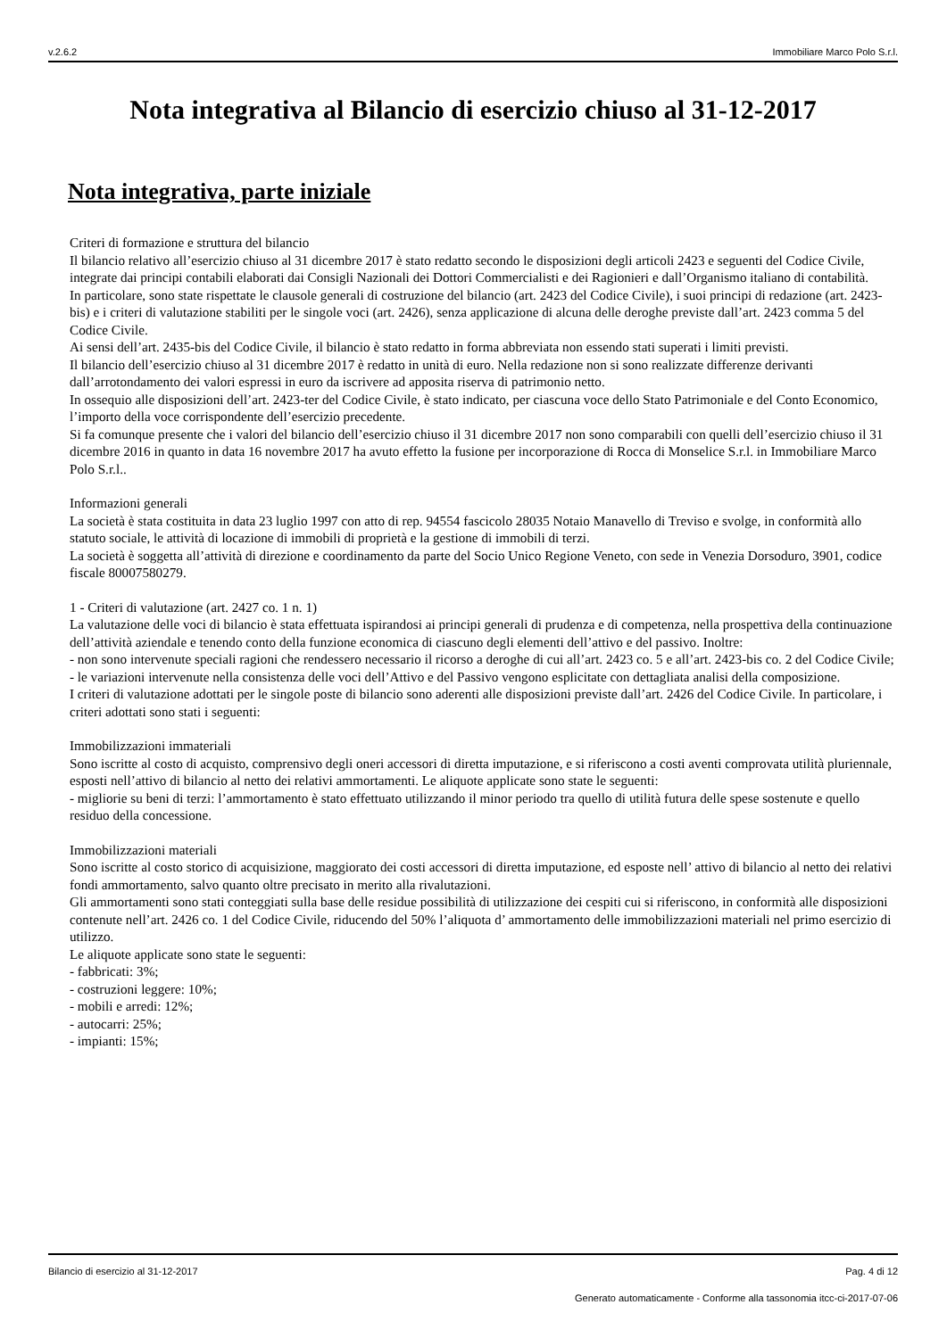v.2.6.2 Immobiliare Marco Polo S.r.l.
Nota integrativa al Bilancio di esercizio chiuso al 31-12-2017
Nota integrativa, parte iniziale
Criteri di formazione e struttura del bilancio
Il bilancio relativo all’esercizio chiuso al 31 dicembre 2017 è stato redatto secondo le disposizioni degli articoli 2423 e seguenti del Codice Civile, integrate dai principi contabili elaborati dai Consigli Nazionali dei Dottori Commercialisti e dei Ragionieri e dall’Organismo italiano di contabilità.
In particolare, sono state rispettate le clausole generali di costruzione del bilancio (art. 2423 del Codice Civile), i suoi principi di redazione (art. 2423-bis) e i criteri di valutazione stabiliti per le singole voci (art. 2426), senza applicazione di alcuna delle deroghe previste dall’art. 2423 comma 5 del Codice Civile.
Ai sensi dell’art. 2435-bis del Codice Civile, il bilancio è stato redatto in forma abbreviata non essendo stati superati i limiti previsti.
Il bilancio dell’esercizio chiuso al 31 dicembre 2017 è redatto in unità di euro. Nella redazione non si sono realizzate differenze derivanti dall’arrotondamento dei valori espressi in euro da iscrivere ad apposita riserva di patrimonio netto.
In ossequio alle disposizioni dell’art. 2423-ter del Codice Civile, è stato indicato, per ciascuna voce dello Stato Patrimoniale e del Conto Economico, l’importo della voce corrispondente dell’esercizio precedente.
Si fa comunque presente che i valori del bilancio dell’esercizio chiuso il 31 dicembre 2017 non sono comparabili con quelli dell’esercizio chiuso il 31 dicembre 2016 in quanto in data 16 novembre 2017 ha avuto effetto la fusione per incorporazione di Rocca di Monselice S.r.l. in Immobiliare Marco Polo S.r.l..
Informazioni generali
La società è stata costituita in data 23 luglio 1997 con atto di rep. 94554 fascicolo 28035 Notaio Manavello di Treviso e svolge, in conformità allo statuto sociale, le attività di locazione di immobili di proprietà e la gestione di immobili di terzi.
La società è soggetta all’attività di direzione e coordinamento da parte del Socio Unico Regione Veneto, con sede in Venezia Dorsoduro, 3901, codice fiscale 80007580279.
1 - Criteri di valutazione (art. 2427 co. 1 n. 1)
La valutazione delle voci di bilancio è stata effettuata ispirandosi ai principi generali di prudenza e di competenza, nella prospettiva della continuazione dell’attività aziendale e tenendo conto della funzione economica di ciascuno degli elementi dell’attivo e del passivo. Inoltre:
- non sono intervenute speciali ragioni che rendessero necessario il ricorso a deroghe di cui all’art. 2423 co. 5 e all’art. 2423-bis co. 2 del Codice Civile;
- le variazioni intervenute nella consistenza delle voci dell’Attivo e del Passivo vengono esplicitate con dettagliata analisi della composizione.
I criteri di valutazione adottati per le singole poste di bilancio sono aderenti alle disposizioni previste dall’art. 2426 del Codice Civile. In particolare, i criteri adottati sono stati i seguenti:
Immobilizzazioni immateriali
Sono iscritte al costo di acquisto, comprensivo degli oneri accessori di diretta imputazione, e si riferiscono a costi aventi comprovata utilità pluriennale, esposti nell’attivo di bilancio al netto dei relativi ammortamenti. Le aliquote applicate sono state le seguenti:
- migliorie su beni di terzi: l’ammortamento è stato effettuato utilizzando il minor periodo tra quello di utilità futura delle spese sostenute e quello residuo della concessione.
Immobilizzazioni materiali
Sono iscritte al costo storico di acquisizione, maggiorato dei costi accessori di diretta imputazione, ed esposte nell’ attivo di bilancio al netto dei relativi fondi ammortamento, salvo quanto oltre precisato in merito alla rivalutazioni.
Gli ammortamenti sono stati conteggiati sulla base delle residue possibilità di utilizzazione dei cespiti cui si riferiscono, in conformità alle disposizioni contenute nell’art. 2426 co. 1 del Codice Civile, riducendo del 50% l’aliquota d’ ammortamento delle immobilizzazioni materiali nel primo esercizio di utilizzo.
Le aliquote applicate sono state le seguenti:
- fabbricati: 3%;
- costruzioni leggere: 10%;
- mobili e arredi: 12%;
- autocarri: 25%;
- impianti: 15%;
Bilancio di esercizio al 31-12-2017 Pag. 4 di 12
Generato automaticamente - Conforme alla tassonomia itcc-ci-2017-07-06